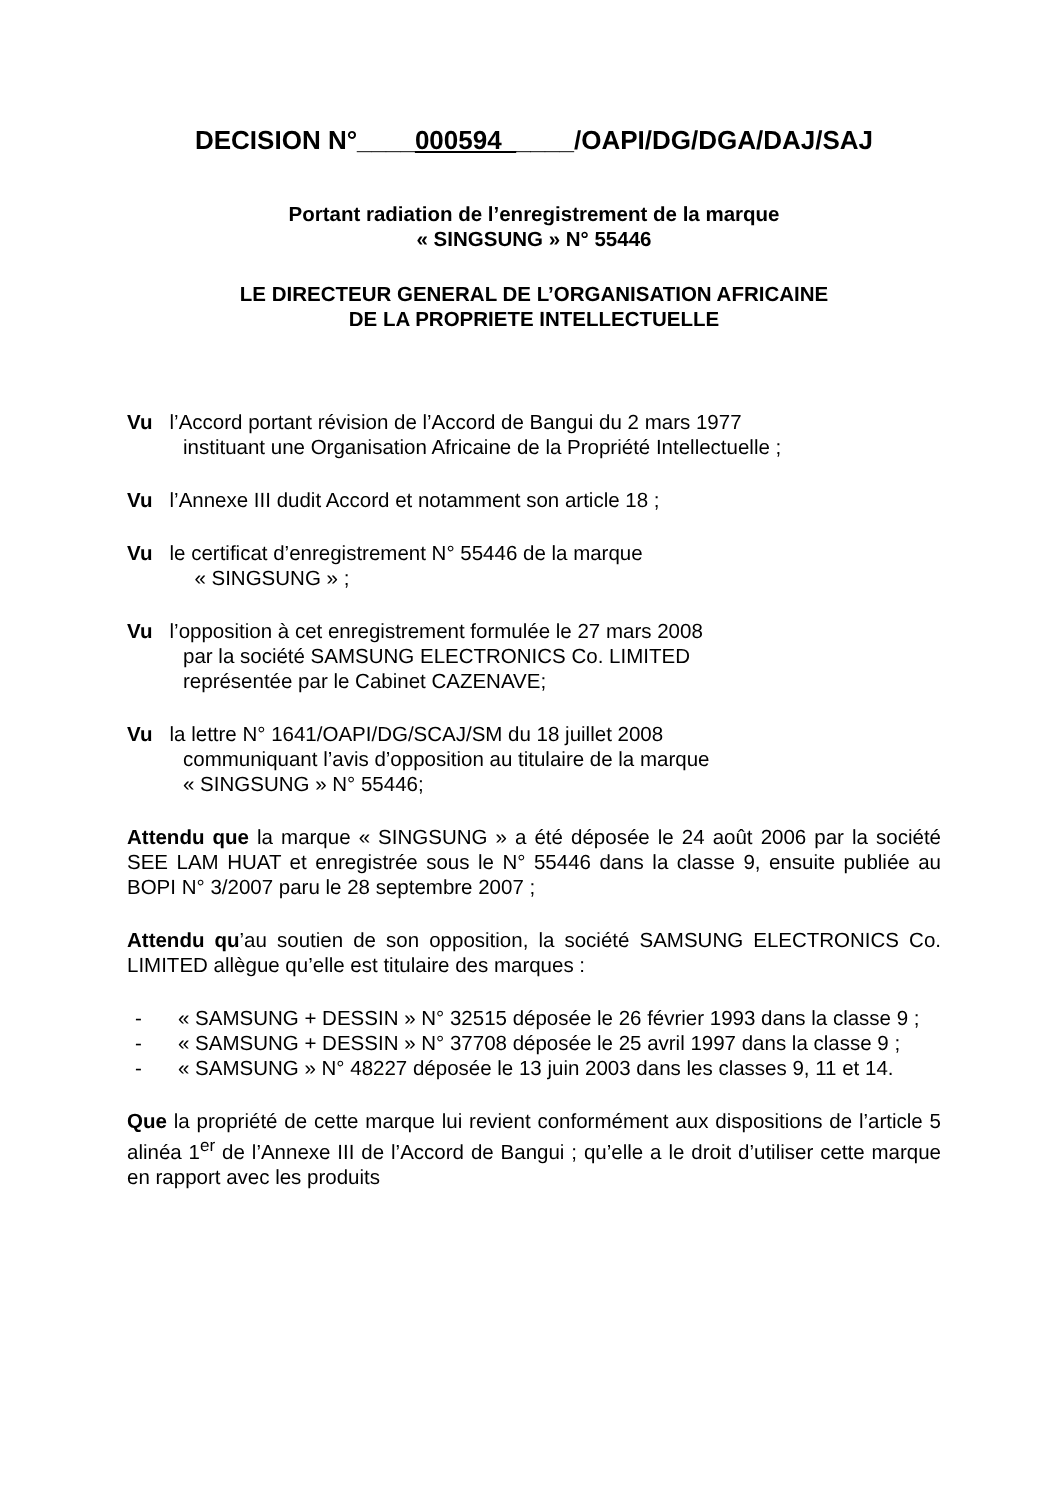DECISION N°____000594_____/OAPI/DG/DGA/DAJ/SAJ
Portant radiation de l’enregistrement de la marque
« SINGSUNG » N° 55446
LE DIRECTEUR GENERAL DE L’ORGANISATION AFRICAINE
DE LA PROPRIETE INTELLECTUELLE
Vu l’Accord portant révision de l’Accord de Bangui du 2 mars 1977
instituant une Organisation Africaine de la Propriété Intellectuelle ;
Vu l’Annexe III dudit Accord et notamment son article 18 ;
Vu le certificat d’enregistrement N° 55446 de la marque
« SINGSUNG » ;
Vu l’opposition à cet enregistrement formulée le 27 mars 2008
par la société SAMSUNG ELECTRONICS Co. LIMITED
représentée par le Cabinet CAZENAVE;
Vu la lettre N° 1641/OAPI/DG/SCAJ/SM du 18 juillet 2008
communiquant l’avis d’opposition au titulaire de la marque
« SINGSUNG » N° 55446;
Attendu que la marque « SINGSUNG » a été déposée le 24 août 2006 par la société SEE LAM HUAT et enregistrée sous le N° 55446 dans la classe 9, ensuite publiée au BOPI N° 3/2007 paru le 28 septembre 2007 ;
Attendu qu’au soutien de son opposition, la société SAMSUNG ELECTRONICS Co. LIMITED allègue qu’elle est titulaire des marques :
- « SAMSUNG + DESSIN » N° 32515 déposée le 26 février 1993 dans la classe 9 ;
- « SAMSUNG + DESSIN » N° 37708 déposée le 25 avril 1997 dans la classe 9 ;
- « SAMSUNG » N° 48227 déposée le 13 juin 2003 dans les classes 9, 11 et 14.
Que la propriété de cette marque lui revient conformément aux dispositions de l’article 5 alinéa 1<sup>er</sup> de l’Annexe III de l’Accord de Bangui ; qu’elle a le droit d’utiliser cette marque en rapport avec les produits